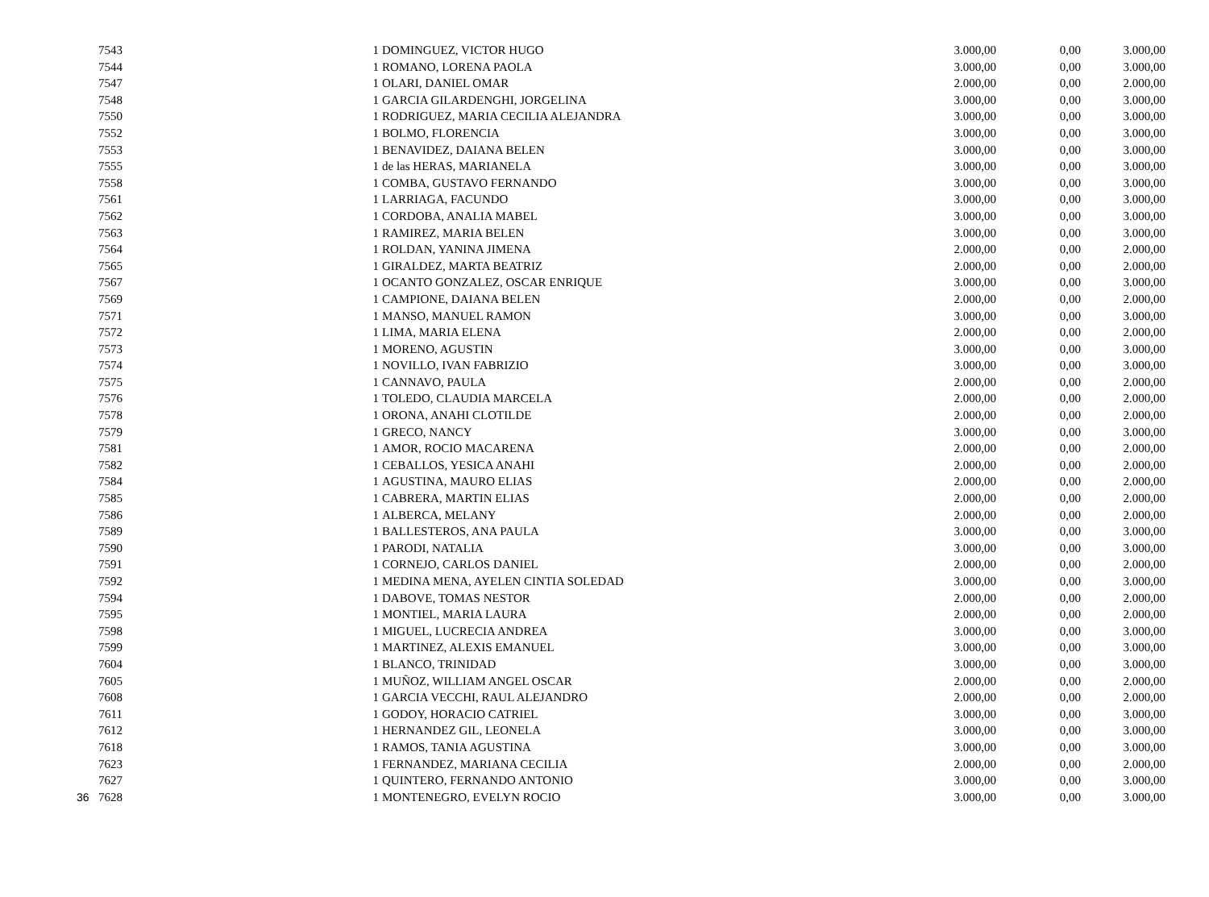| | 7543 | 1 | DOMINGUEZ, VICTOR HUGO | 3.000,00 | 0,00 | 3.000,00 |
| | 7544 | 1 | ROMANO, LORENA PAOLA | 3.000,00 | 0,00 | 3.000,00 |
| | 7547 | 1 | OLARI, DANIEL OMAR | 2.000,00 | 0,00 | 2.000,00 |
| | 7548 | 1 | GARCIA GILARDENGHI, JORGELINA | 3.000,00 | 0,00 | 3.000,00 |
| | 7550 | 1 | RODRIGUEZ, MARIA CECILIA ALEJANDRA | 3.000,00 | 0,00 | 3.000,00 |
| | 7552 | 1 | BOLMO, FLORENCIA | 3.000,00 | 0,00 | 3.000,00 |
| | 7553 | 1 | BENAVIDEZ, DAIANA BELEN | 3.000,00 | 0,00 | 3.000,00 |
| | 7555 | 1 | de las HERAS, MARIANELA | 3.000,00 | 0,00 | 3.000,00 |
| | 7558 | 1 | COMBA, GUSTAVO FERNANDO | 3.000,00 | 0,00 | 3.000,00 |
| | 7561 | 1 | LARRIAGA, FACUNDO | 3.000,00 | 0,00 | 3.000,00 |
| | 7562 | 1 | CORDOBA, ANALIA MABEL | 3.000,00 | 0,00 | 3.000,00 |
| | 7563 | 1 | RAMIREZ, MARIA BELEN | 3.000,00 | 0,00 | 3.000,00 |
| | 7564 | 1 | ROLDAN, YANINA JIMENA | 2.000,00 | 0,00 | 2.000,00 |
| | 7565 | 1 | GIRALDEZ, MARTA BEATRIZ | 2.000,00 | 0,00 | 2.000,00 |
| | 7567 | 1 | OCANTO GONZALEZ, OSCAR ENRIQUE | 3.000,00 | 0,00 | 3.000,00 |
| | 7569 | 1 | CAMPIONE, DAIANA BELEN | 2.000,00 | 0,00 | 2.000,00 |
| | 7571 | 1 | MANSO, MANUEL RAMON | 3.000,00 | 0,00 | 3.000,00 |
| | 7572 | 1 | LIMA, MARIA ELENA | 2.000,00 | 0,00 | 2.000,00 |
| | 7573 | 1 | MORENO, AGUSTIN | 3.000,00 | 0,00 | 3.000,00 |
| | 7574 | 1 | NOVILLO, IVAN FABRIZIO | 3.000,00 | 0,00 | 3.000,00 |
| | 7575 | 1 | CANNAVO, PAULA | 2.000,00 | 0,00 | 2.000,00 |
| | 7576 | 1 | TOLEDO, CLAUDIA MARCELA | 2.000,00 | 0,00 | 2.000,00 |
| | 7578 | 1 | ORONA, ANAHI CLOTILDE | 2.000,00 | 0,00 | 2.000,00 |
| | 7579 | 1 | GRECO, NANCY | 3.000,00 | 0,00 | 3.000,00 |
| | 7581 | 1 | AMOR, ROCIO MACARENA | 2.000,00 | 0,00 | 2.000,00 |
| | 7582 | 1 | CEBALLOS, YESICA ANAHI | 2.000,00 | 0,00 | 2.000,00 |
| | 7584 | 1 | AGUSTINA, MAURO ELIAS | 2.000,00 | 0,00 | 2.000,00 |
| | 7585 | 1 | CABRERA, MARTIN ELIAS | 2.000,00 | 0,00 | 2.000,00 |
| | 7586 | 1 | ALBERCA, MELANY | 2.000,00 | 0,00 | 2.000,00 |
| | 7589 | 1 | BALLESTEROS, ANA PAULA | 3.000,00 | 0,00 | 3.000,00 |
| | 7590 | 1 | PARODI, NATALIA | 3.000,00 | 0,00 | 3.000,00 |
| | 7591 | 1 | CORNEJO, CARLOS DANIEL | 2.000,00 | 0,00 | 2.000,00 |
| | 7592 | 1 | MEDINA MENA, AYELEN CINTIA SOLEDAD | 3.000,00 | 0,00 | 3.000,00 |
| | 7594 | 1 | DABOVE, TOMAS NESTOR | 2.000,00 | 0,00 | 2.000,00 |
| | 7595 | 1 | MONTIEL, MARIA LAURA | 2.000,00 | 0,00 | 2.000,00 |
| | 7598 | 1 | MIGUEL, LUCRECIA ANDREA | 3.000,00 | 0,00 | 3.000,00 |
| | 7599 | 1 | MARTINEZ, ALEXIS EMANUEL | 3.000,00 | 0,00 | 3.000,00 |
| | 7604 | 1 | BLANCO, TRINIDAD | 3.000,00 | 0,00 | 3.000,00 |
| | 7605 | 1 | MUÑOZ, WILLIAM ANGEL OSCAR | 2.000,00 | 0,00 | 2.000,00 |
| | 7608 | 1 | GARCIA VECCHI, RAUL ALEJANDRO | 2.000,00 | 0,00 | 2.000,00 |
| | 7611 | 1 | GODOY, HORACIO CATRIEL | 3.000,00 | 0,00 | 3.000,00 |
| | 7612 | 1 | HERNANDEZ GIL, LEONELA | 3.000,00 | 0,00 | 3.000,00 |
| | 7618 | 1 | RAMOS, TANIA AGUSTINA | 3.000,00 | 0,00 | 3.000,00 |
| | 7623 | 1 | FERNANDEZ, MARIANA CECILIA | 2.000,00 | 0,00 | 2.000,00 |
| | 7627 | 1 | QUINTERO, FERNANDO ANTONIO | 3.000,00 | 0,00 | 3.000,00 |
| 36 | 7628 | 1 | MONTENEGRO, EVELYN ROCIO | 3.000,00 | 0,00 | 3.000,00 |